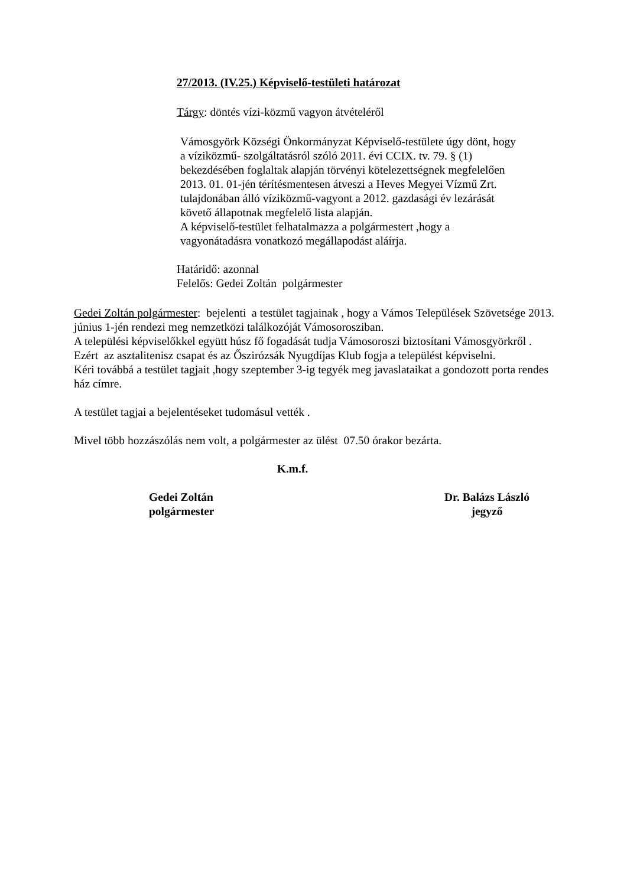27/2013. (IV.25.) Képviselő-testületi határozat
Tárgy: döntés vízi-közmű vagyon átvételéről
Vámosgyörk Községi Önkormányzat Képviselő-testülete úgy dönt, hogy
a víziközmű- szolgáltatásról szóló 2011. évi CCIX. tv. 79. § (1)
bekezdésében foglaltak alapján törvényi kötelezettségnek megfelelően
2013. 01. 01-jén térítésmentesen átveszi a Heves Megyei Vízmű Zrt.
tulajdonában álló víziközmű-vagyont a 2012. gazdasági év lezárását
követő állapotnak megfelelő lista alapján.
A képviselő-testület felhatalmazza a polgármestert ,hogy a
vagyonátadásra vonatkozó megállapodást aláírja.
Határidő: azonnal
Felelős: Gedei Zoltán polgármester
Gedei Zoltán polgármester: bejelenti a testület tagjainak , hogy a Vámos Települések Szövetsége 2013. június 1-jén rendezi meg nemzetközi találkozóját Vámosorosziban.
A települési képviselőkkel együtt húsz fő fogadását tudja Vámosoroszi biztosítani Vámosgyörkről .
Ezért az asztalitenisz csapat és az Őszirózsák Nyugdíjas Klub fogja a települést képviselni.
Kéri továbbá a testület tagjait ,hogy szeptember 3-ig tegyék meg javaslataikat a gondozott porta rendes ház címre.
A testület tagjai a bejelentéseket tudomásul vették .
Mivel több hozzászólás nem volt, a polgármester az ülést 07.50 órakor bezárta.
K.m.f.
Gedei Zoltán
polgármester
Dr. Balázs László
jegyző